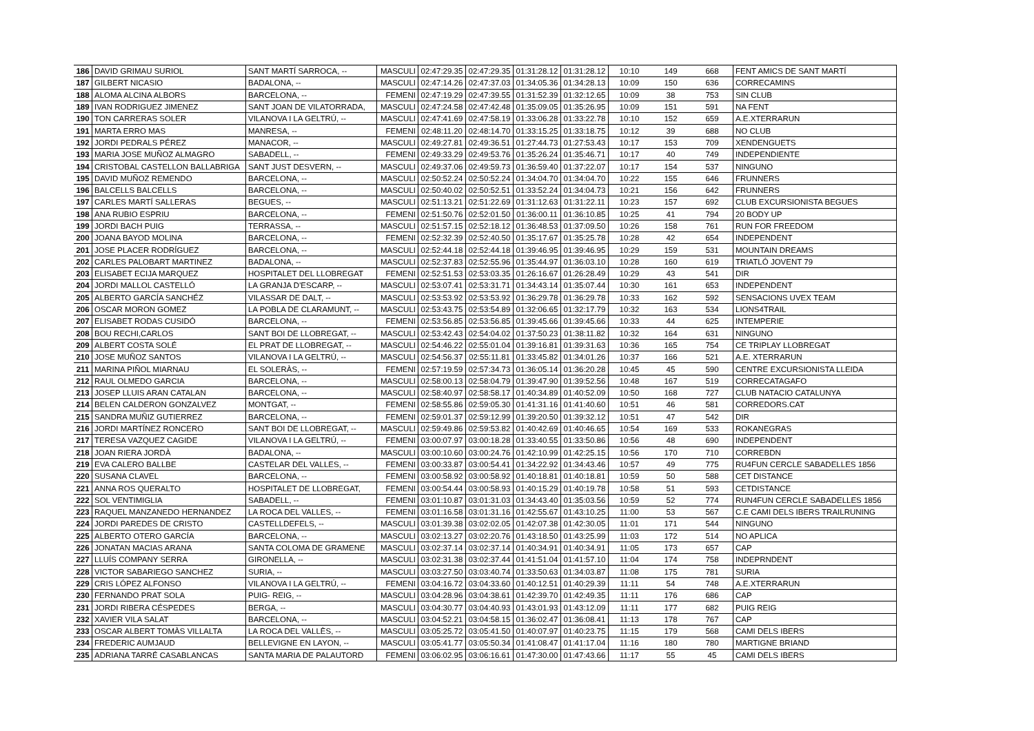| 186 | DAVID GRIMAU SURIOL | SANT MARTÍ SARROCA, -- | MASCULI | 02:47:29.35 | 02:47:29.35 | 01:31:28.12 | 01:31:28.12 | 10:10 | 149 | 668 | FENT AMICS DE SANT MARTÍ |
| 187 | GILBERT NICASIO | BADALONA, -- | MASCULI | 02:47:14.26 | 02:47:37.03 | 01:34:05.36 | 01:34:28.13 | 10:09 | 150 | 636 | CORRECAMINS |
| 188 | ALOMA ALCINA ALBORS | BARCELONA, -- | FEMENI | 02:47:19.29 | 02:47:39.55 | 01:31:52.39 | 01:32:12.65 | 10:09 | 38 | 753 | SIN CLUB |
| 189 | IVAN RODRIGUEZ JIMENEZ | SANT JOAN DE VILATORRADA, | MASCULI | 02:47:24.58 | 02:47:42.48 | 01:35:09.05 | 01:35:26.95 | 10:09 | 151 | 591 | NA FENT |
| 190 | TON CARRERAS SOLER | VILANOVA I LA GELTRÚ, -- | MASCULI | 02:47:41.69 | 02:47:58.19 | 01:33:06.28 | 01:33:22.78 | 10:10 | 152 | 659 | A.E.XTERRARUN |
| 191 | MARTA ERRO MAS | MANRESA, -- | FEMENI | 02:48:11.20 | 02:48:14.70 | 01:33:15.25 | 01:33:18.75 | 10:12 | 39 | 688 | NO CLUB |
| 192 | JORDI PEDRALS PÉREZ | MANACOR, -- | MASCULI | 02:49:27.81 | 02:49:36.51 | 01:27:44.73 | 01:27:53.43 | 10:17 | 153 | 709 | XENDENGUETS |
| 193 | MARIA JOSE MUÑOZ ALMAGRO | SABADELL, -- | FEMENI | 02:49:33.29 | 02:49:53.76 | 01:35:26.24 | 01:35:46.71 | 10:17 | 40 | 749 | INDEPENDIENTE |
| 194 | CRISTOBAL CASTELLON BALLABRIGA | SANT JUST DESVERN, -- | MASCULI | 02:49:37.06 | 02:49:59.73 | 01:36:59.40 | 01:37:22.07 | 10:17 | 154 | 537 | NINGUNO |
| 195 | DAVID MUÑOZ REMENDO | BARCELONA, -- | MASCULI | 02:50:52.24 | 02:50:52.24 | 01:34:04.70 | 01:34:04.70 | 10:22 | 155 | 646 | FRUNNERS |
| 196 | BALCELLS BALCELLS | BARCELONA, -- | MASCULI | 02:50:40.02 | 02:50:52.51 | 01:33:52.24 | 01:34:04.73 | 10:21 | 156 | 642 | FRUNNERS |
| 197 | CARLES MARTÍ SALLERAS | BEGUES, -- | MASCULI | 02:51:13.21 | 02:51:22.69 | 01:31:12.63 | 01:31:22.11 | 10:23 | 157 | 692 | CLUB EXCURSIONISTA BEGUES |
| 198 | ANA RUBIO ESPRIU | BARCELONA, -- | FEMENI | 02:51:50.76 | 02:52:01.50 | 01:36:00.11 | 01:36:10.85 | 10:25 | 41 | 794 | 20 BODY UP |
| 199 | JORDI BACH PUIG | TERRASSA, -- | MASCULI | 02:51:57.15 | 02:52:18.12 | 01:36:48.53 | 01:37:09.50 | 10:26 | 158 | 761 | RUN FOR FREEDOM |
| 200 | JOANA BAYOD MOLINA | BARCELONA, -- | FEMENI | 02:52:32.39 | 02:52:40.50 | 01:35:17.67 | 01:35:25.78 | 10:28 | 42 | 654 | INDEPENDENT |
| 201 | JOSE PLACER RODRÍGUEZ | BARCELONA, -- | MASCULI | 02:52:44.18 | 02:52:44.18 | 01:39:46.95 | 01:39:46.95 | 10:29 | 159 | 531 | MOUNTAIN DREAMS |
| 202 | CARLES PALOBART MARTINEZ | BADALONA, -- | MASCULI | 02:52:37.83 | 02:52:55.96 | 01:35:44.97 | 01:36:03.10 | 10:28 | 160 | 619 | TRIATLÓ JOVENT 79 |
| 203 | ELISABET ECIJA MARQUEZ | HOSPITALET DEL LLOBREGAT | FEMENI | 02:52:51.53 | 02:53:03.35 | 01:26:16.67 | 01:26:28.49 | 10:29 | 43 | 541 | DIR |
| 204 | JORDI MALLOL CASTELLÓ | LA GRANJA D'ESCARP, -- | MASCULI | 02:53:07.41 | 02:53:31.71 | 01:34:43.14 | 01:35:07.44 | 10:30 | 161 | 653 | INDEPENDENT |
| 205 | ALBERTO GARCÍA SANCHÉZ | VILASSAR DE DALT, -- | MASCULI | 02:53:53.92 | 02:53:53.92 | 01:36:29.78 | 01:36:29.78 | 10:33 | 162 | 592 | SENSACIONS UVEX TEAM |
| 206 | OSCAR MORON GOMEZ | LA POBLA DE CLARAMUNT, -- | MASCULI | 02:53:43.75 | 02:53:54.89 | 01:32:06.65 | 01:32:17.79 | 10:32 | 163 | 534 | LIONS4TRAIL |
| 207 | ELISABET RODAS CUSIDÓ | BARCELONA, -- | FEMENI | 02:53:56.85 | 02:53:56.85 | 01:39:45.66 | 01:39:45.66 | 10:33 | 44 | 625 | INTEMPERIE |
| 208 | BOU RECHI,CARLOS | SANT BOI DE LLOBREGAT, -- | MASCULI | 02:53:42.43 | 02:54:04.02 | 01:37:50.23 | 01:38:11.82 | 10:32 | 164 | 631 | NINGUNO |
| 209 | ALBERT COSTA SOLÉ | EL PRAT DE LLOBREGAT, -- | MASCULI | 02:54:46.22 | 02:55:01.04 | 01:39:16.81 | 01:39:31.63 | 10:36 | 165 | 754 | CE TRIPLAY LLOBREGAT |
| 210 | JOSE MUÑOZ SANTOS | VILANOVA I LA GELTRÚ, -- | MASCULI | 02:54:56.37 | 02:55:11.81 | 01:33:45.82 | 01:34:01.26 | 10:37 | 166 | 521 | A.E. XTERRARUN |
| 211 | MARINA PIÑOL MIARNAU | EL SOLERÀS, -- | FEMENI | 02:57:19.59 | 02:57:34.73 | 01:36:05.14 | 01:36:20.28 | 10:45 | 45 | 590 | CENTRE EXCURSIONISTA LLEIDA |
| 212 | RAUL OLMEDO GARCIA | BARCELONA, -- | MASCULI | 02:58:00.13 | 02:58:04.79 | 01:39:47.90 | 01:39:52.56 | 10:48 | 167 | 519 | CORRECATAGAFO |
| 213 | JOSEP LLUIS ARAN CATALAN | BARCELONA, -- | MASCULI | 02:58:40.97 | 02:58:58.17 | 01:40:34.89 | 01:40:52.09 | 10:50 | 168 | 727 | CLUB NATACIO CATALUNYA |
| 214 | BELEN CALDERON GONZALVEZ | MONTGAT, -- | FEMENI | 02:58:55.86 | 02:59:05.30 | 01:41:31.16 | 01:41:40.60 | 10:51 | 46 | 581 | CORREDORS.CAT |
| 215 | SANDRA MUÑIZ GUTIERREZ | BARCELONA, -- | FEMENI | 02:59:01.37 | 02:59:12.99 | 01:39:20.50 | 01:39:32.12 | 10:51 | 47 | 542 | DIR |
| 216 | JORDI MARTÍNEZ RONCERO | SANT BOI DE LLOBREGAT, -- | MASCULI | 02:59:49.86 | 02:59:53.82 | 01:40:42.69 | 01:40:46.65 | 10:54 | 169 | 533 | ROKANEGRAS |
| 217 | TERESA VAZQUEZ CAGIDE | VILANOVA I LA GELTRÚ, -- | FEMENI | 03:00:07.97 | 03:00:18.28 | 01:33:40.55 | 01:33:50.86 | 10:56 | 48 | 690 | INDEPENDENT |
| 218 | JOAN RIERA JORDÀ | BADALONA, -- | MASCULI | 03:00:10.60 | 03:00:24.76 | 01:42:10.99 | 01:42:25.15 | 10:56 | 170 | 710 | CORREBDN |
| 219 | EVA CALERO BALLBE | CASTELAR DEL VALLES, -- | FEMENI | 03:00:33.87 | 03:00:54.41 | 01:34:22.92 | 01:34:43.46 | 10:57 | 49 | 775 | RU4FUN CERCLE SABADELLES 1856 |
| 220 | SUSANA CLAVEL | BARCELONA, -- | FEMENI | 03:00:58.92 | 03:00:58.92 | 01:40:18.81 | 01:40:18.81 | 10:59 | 50 | 588 | CET DISTANCE |
| 221 | ANNA ROS QUERALTO | HOSPITALET DE LLOBREGAT, | FEMENI | 03:00:54.44 | 03:00:58.93 | 01:40:15.29 | 01:40:19.78 | 10:58 | 51 | 593 | CETDISTANCE |
| 222 | SOL VENTIMIGLIA | SABADELL, -- | FEMENI | 03:01:10.87 | 03:01:31.03 | 01:34:43.40 | 01:35:03.56 | 10:59 | 52 | 774 | RUN4FUN CERCLE SABADELLES 1856 |
| 223 | RAQUEL MANZANEDO HERNANDEZ | LA ROCA DEL VALLES, -- | FEMENI | 03:01:16.58 | 03:01:31.16 | 01:42:55.67 | 01:43:10.25 | 11:00 | 53 | 567 | C.E CAMI DELS IBERS TRAILRUNING |
| 224 | JORDI PAREDES DE CRISTO | CASTELLDEFELS, -- | MASCULI | 03:01:39.38 | 03:02:02.05 | 01:42:07.38 | 01:42:30.05 | 11:01 | 171 | 544 | NINGUNO |
| 225 | ALBERTO OTERO GARCÍA | BARCELONA, -- | MASCULI | 03:02:13.27 | 03:02:20.76 | 01:43:18.50 | 01:43:25.99 | 11:03 | 172 | 514 | NO APLICA |
| 226 | JONATAN MACIAS ARANA | SANTA COLOMA DE GRAMENE | MASCULI | 03:02:37.14 | 03:02:37.14 | 01:40:34.91 | 01:40:34.91 | 11:05 | 173 | 657 | CAP |
| 227 | LLUÍS COMPANY SERRA | GIRONELLA, -- | MASCULI | 03:02:31.38 | 03:02:37.44 | 01:41:51.04 | 01:41:57.10 | 11:04 | 174 | 758 | INDEPRNDENT |
| 228 | VICTOR SABARIEGO SANCHEZ | SURIA, -- | MASCULI | 03:03:27.50 | 03:03:40.74 | 01:33:50.63 | 01:34:03.87 | 11:08 | 175 | 781 | SURIA |
| 229 | CRIS LÓPEZ ALFONSO | VILANOVA I LA GELTRÚ, -- | FEMENI | 03:04:16.72 | 03:04:33.60 | 01:40:12.51 | 01:40:29.39 | 11:11 | 54 | 748 | A.E.XTERRARUN |
| 230 | FERNANDO PRAT SOLA | PUIG- REIG, -- | MASCULI | 03:04:28.96 | 03:04:38.61 | 01:42:39.70 | 01:42:49.35 | 11:11 | 176 | 686 | CAP |
| 231 | JORDI RIBERA CÉSPEDES | BERGA, -- | MASCULI | 03:04:30.77 | 03:04:40.93 | 01:43:01.93 | 01:43:12.09 | 11:11 | 177 | 682 | PUIG REIG |
| 232 | XAVIER VILA SALAT | BARCELONA, -- | MASCULI | 03:04:52.21 | 03:04:58.15 | 01:36:02.47 | 01:36:08.41 | 11:13 | 178 | 767 | CAP |
| 233 | OSCAR ALBERT TOMÀS VILLALTA | LA ROCA DEL VALLÈS, -- | MASCULI | 03:05:25.72 | 03:05:41.50 | 01:40:07.97 | 01:40:23.75 | 11:15 | 179 | 568 | CAMI DELS IBERS |
| 234 | FREDERIC AUMJAUD | BELLEVIGNE EN LAYON, -- | MASCULI | 03:05:41.77 | 03:05:50.34 | 01:41:08.47 | 01:41:17.04 | 11:16 | 180 | 780 | MARTIGNE BRIAND |
| 235 | ADRIANA TARRÉ CASABLANCAS | SANTA MARIA DE PALAUTORD | FEMENI | 03:06:02.95 | 03:06:16.61 | 01:47:30.00 | 01:47:43.66 | 11:17 | 55 | 45 | CAMI DELS IBERS |